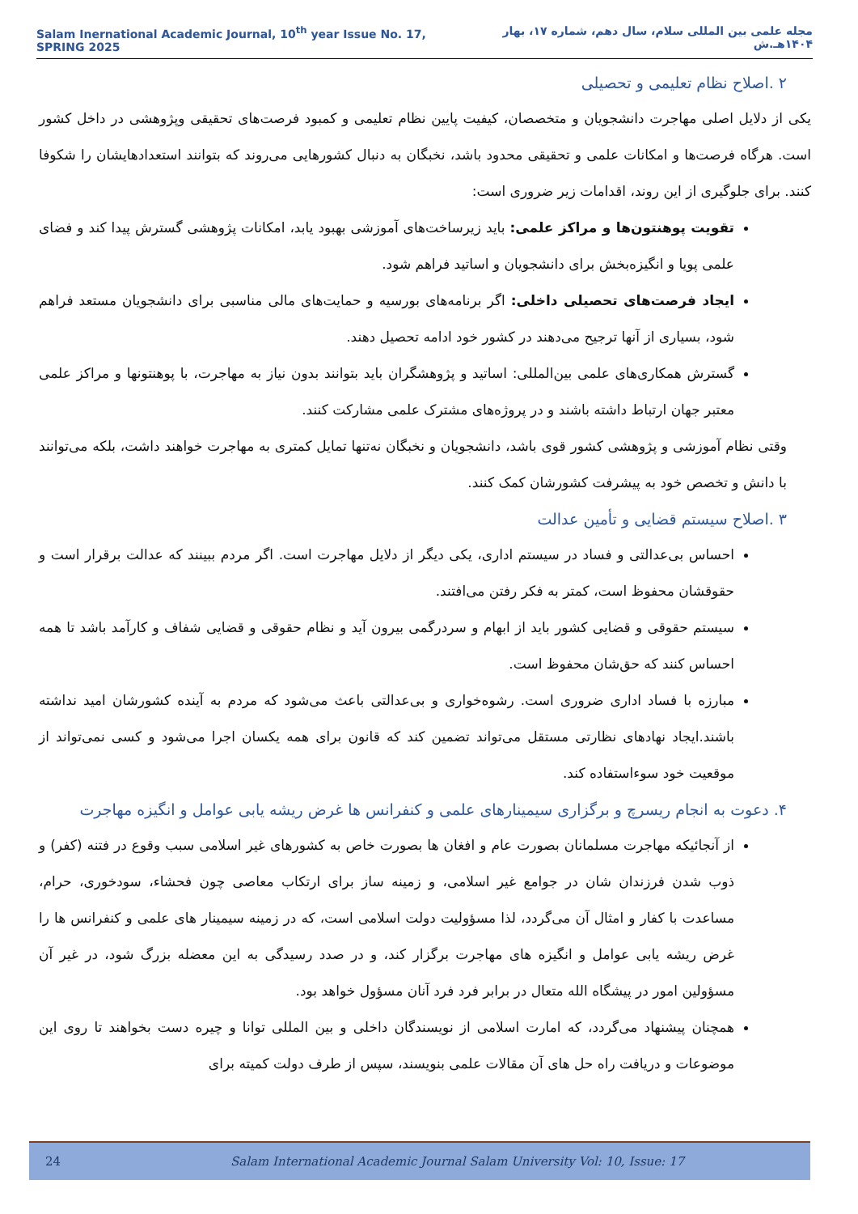Salam Inernational Academic Journal, 10<sup>th</sup> year Issue No. 17, SPRING 2025 مجله علمی بین المللی سلام، سال دهم، شماره ۱۷، بهار ۱۴۰۴هـ.ش
۲ .اصلاح نظام تعلیمی و تحصیلی
یکی از دلایل اصلی مهاجرت دانشجویان و متخصصان، کیفیت پایین نظام تعلیمی و کمبود فرصت‌های تحقیقی وپژوهشی در داخل کشور است. هرگاه فرصت‌ها و امکانات علمی و تحقیقی محدود باشد، نخبگان به دنبال کشورهایی می‌روند که بتوانند استعدادهایشان را شکوفا کنند. برای جلوگیری از این روند، اقدامات زیر ضروری است:
تقویت پوهنتون‌ها و مراکز علمی: باید زیرساخت‌های آموزشی بهبود یابد، امکانات پژوهشی گسترش پیدا کند و فضای علمی پویا و انگیزه‌بخش برای دانشجویان و اساتید فراهم شود.
ایجاد فرصت‌های تحصیلی داخلی: اگر برنامه‌های بورسیه و حمایت‌های مالی مناسبی برای دانشجویان مستعد فراهم شود، بسیاری از آنها ترجیح می‌دهند در کشور خود ادامه تحصیل دهند.
گسترش همکاری‌های علمی بین‌المللی: اساتید و پژوهشگران باید بتوانند بدون نیاز به مهاجرت، با پوهنتونها و مراکز علمی معتبر جهان ارتباط داشته باشند و در پروژه‌های مشترک علمی مشارکت کنند.
وقتی نظام آموزشی و پژوهشی کشور قوی باشد، دانشجویان و نخبگان نه‌تنها تمایل کمتری به مهاجرت خواهند داشت، بلکه می‌توانند با دانش و تخصص خود به پیشرفت کشورشان کمک کنند.
۳ .اصلاح سیستم قضایی و تأمین عدالت
احساس بی‌عدالتی و فساد در سیستم اداری، یکی دیگر از دلایل مهاجرت است. اگر مردم ببینند که عدالت برقرار است و حقوقشان محفوظ است، کمتر به فکر رفتن می‌افتند.
سیستم حقوقی و قضایی کشور باید از ابهام و سردرگمی بیرون آید و نظام حقوقی و قضایی شفاف و کارآمد باشد تا همه احساس کنند که حق‌شان محفوظ است.
مبارزه با فساد اداری ضروری است. رشوه‌خواری و بی‌عدالتی باعث می‌شود که مردم به آینده کشورشان امید نداشته باشند.ایجاد نهادهای نظارتی مستقل می‌تواند تضمین کند که قانون برای همه یکسان اجرا می‌شود و کسی نمی‌تواند از موقعیت خود سوءاستفاده کند.
۴. دعوت به انجام ریسرچ و برگزاری سیمینارهای علمی و کنفرانس ها غرض ریشه یابی عوامل و انگیزه مهاجرت
از آنجائیکه مهاجرت مسلمانان بصورت عام و افغان ها بصورت خاص به کشورهای غیر اسلامی سبب وقوع در فتنه (کفر) و ذوب شدن فرزندان شان در جوامع غیر اسلامی، و زمینه ساز برای ارتکاب معاصی چون فحشاء، سودخوری، حرام، مساعدت با کفار و امثال آن می‌گردد، لذا مسؤولیت دولت اسلامی است، که در زمینه سیمینار های علمی و کنفرانس ها را غرض ریشه یابی عوامل و انگیزه های مهاجرت برگزار کند، و در صدد رسیدگی به این معضله بزرگ شود، در غیر آن مسؤولین امور در پیشگاه الله متعال در برابر فرد فرد آنان مسؤول خواهد بود.
همچنان پیشنهاد می‌گردد، که امارت اسلامی از نویسندگان داخلی و بین المللی توانا و چیره دست بخواهند تا روی این موضوعات و دریافت راه حل های آن مقالات علمی بنویسند، سپس از طرف دولت کمیته برای
24 Salam International Academic Journal Salam University Vol: 10, Issue: 17